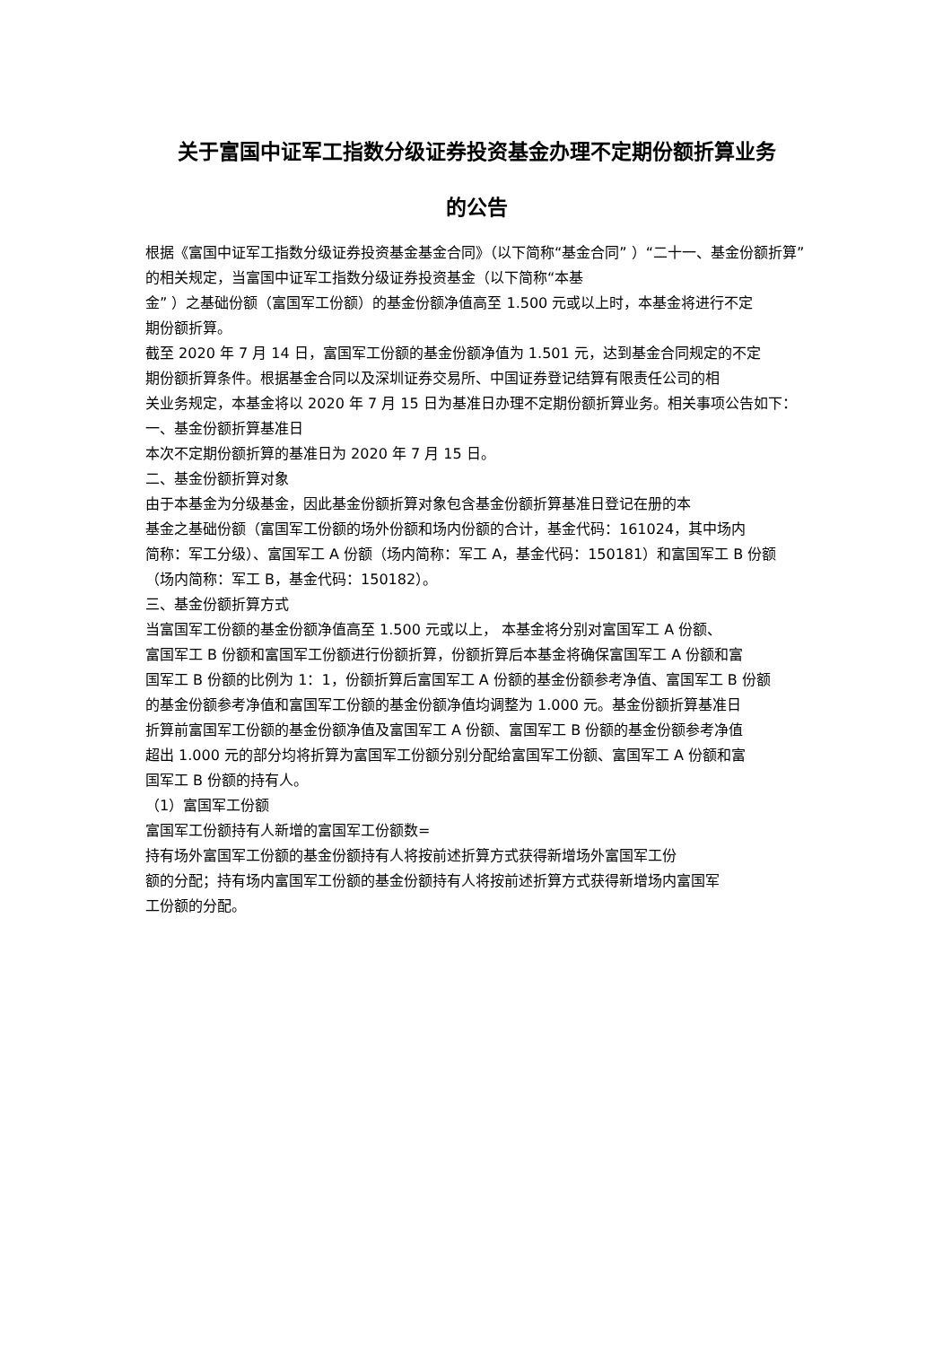关于富国中证军工指数分级证券投资基金办理不定期份额折算业务
的公告
根据《富国中证军工指数分级证券投资基金基金合同》（以下简称“基金合同” ）“二十一、基金份额折算” 的相关规定，当富国中证军工指数分级证券投资基金（以下简称“本基
金” ）之基础份额（富国军工份额）的基金份额净值高至 1.500 元或以上时，本基金将进行不定
期份额折算。
截至 2020 年 7 月 14 日，富国军工份额的基金份额净值为 1.501 元，达到基金合同规定的不定
期份额折算条件。根据基金合同以及深圳证券交易所、中国证券登记结算有限责任公司的相
关业务规定，本基金将以 2020 年 7 月 15 日为基准日办理不定期份额折算业务。相关事项公告如下：
一、基金份额折算基准日
本次不定期份额折算的基准日为 2020 年 7 月 15 日。
二、基金份额折算对象
由于本基金为分级基金，因此基金份额折算对象包含基金份额折算基准日登记在册的本
基金之基础份额（富国军工份额的场外份额和场内份额的合计，基金代码：161024，其中场内
简称：军工分级）、富国军工 A 份额（场内简称：军工 A，基金代码：150181）和富国军工 B 份额
（场内简称：军工 B，基金代码：150182）。
三、基金份额折算方式
当富国军工份额的基金份额净值高至 1.500 元或以上， 本基金将分别对富国军工 A 份额、
富国军工 B 份额和富国军工份额进行份额折算，份额折算后本基金将确保富国军工 A 份额和富
国军工 B 份额的比例为 1：1，份额折算后富国军工 A 份额的基金份额参考净值、富国军工 B 份额
的基金份额参考净值和富国军工份额的基金份额净值均调整为 1.000 元。基金份额折算基准日
折算前富国军工份额的基金份额净值及富国军工 A 份额、富国军工 B 份额的基金份额参考净值
超出 1.000 元的部分均将折算为富国军工份额分别分配给富国军工份额、富国军工 A 份额和富
国军工 B 份额的持有人。
（1）富国军工份额
富国军工份额持有人新增的富国军工份额数=
持有场外富国军工份额的基金份额持有人将按前述折算方式获得新增场外富国军工份
额的分配；持有场内富国军工份额的基金份额持有人将按前述折算方式获得新增场内富国军
工份额的分配。